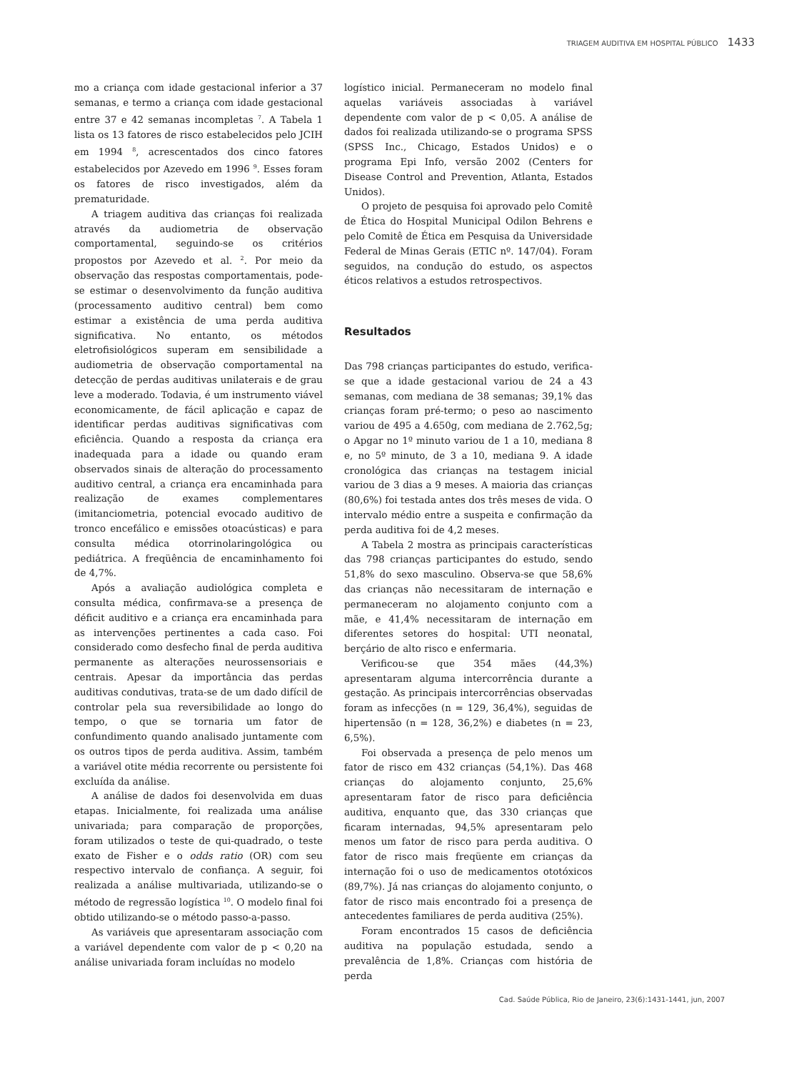TRIAGEM AUDITIVA EM HOSPITAL PÚBLICO 1433
mo a criança com idade gestacional inferior a 37 semanas, e termo a criança com idade gestacional entre 37 e 42 semanas incompletas <sup>7</sup>. A Tabela 1 lista os 13 fatores de risco estabelecidos pelo JCIH em 1994 <sup>8</sup>, acrescentados dos cinco fatores estabelecidos por Azevedo em 1996 <sup>9</sup>. Esses foram os fatores de risco investigados, além da prematuridade.
A triagem auditiva das crianças foi realizada através da audiometria de observação comportamental, seguindo-se os critérios propostos por Azevedo et al. <sup>2</sup>. Por meio da observação das respostas comportamentais, pode-se estimar o desenvolvimento da função auditiva (processamento auditivo central) bem como estimar a existência de uma perda auditiva significativa. No entanto, os métodos eletrofisiológicos superam em sensibilidade a audiometria de observação comportamental na detecção de perdas auditivas unilaterais e de grau leve a moderado. Todavia, é um instrumento viável economicamente, de fácil aplicação e capaz de identificar perdas auditivas significativas com eficiência. Quando a resposta da criança era inadequada para a idade ou quando eram observados sinais de alteração do processamento auditivo central, a criança era encaminhada para realização de exames complementares (imitanciometria, potencial evocado auditivo de tronco encefálico e emissões otoacústicas) e para consulta médica otorrinolaringológica ou pediátrica. A freqüência de encaminhamento foi de 4,7%.
Após a avaliação audiológica completa e consulta médica, confirmava-se a presença de déficit auditivo e a criança era encaminhada para as intervenções pertinentes a cada caso. Foi considerado como desfecho final de perda auditiva permanente as alterações neurossensoriais e centrais. Apesar da importância das perdas auditivas condutivas, trata-se de um dado difícil de controlar pela sua reversibilidade ao longo do tempo, o que se tornaria um fator de confundimento quando analisado juntamente com os outros tipos de perda auditiva. Assim, também a variável otite média recorrente ou persistente foi excluída da análise.
A análise de dados foi desenvolvida em duas etapas. Inicialmente, foi realizada uma análise univariada; para comparação de proporções, foram utilizados o teste de qui-quadrado, o teste exato de Fisher e o odds ratio (OR) com seu respectivo intervalo de confiança. A seguir, foi realizada a análise multivariada, utilizando-se o método de regressão logística <sup>10</sup>. O modelo final foi obtido utilizando-se o método passo-a-passo.
As variáveis que apresentaram associação com a variável dependente com valor de p < 0,20 na análise univariada foram incluídas no modelo
logístico inicial. Permaneceram no modelo final aquelas variáveis associadas à variável dependente com valor de p < 0,05. A análise de dados foi realizada utilizando-se o programa SPSS (SPSS Inc., Chicago, Estados Unidos) e o programa Epi Info, versão 2002 (Centers for Disease Control and Prevention, Atlanta, Estados Unidos).
O projeto de pesquisa foi aprovado pelo Comitê de Ética do Hospital Municipal Odilon Behrens e pelo Comitê de Ética em Pesquisa da Universidade Federal de Minas Gerais (ETIC nº. 147/04). Foram seguidos, na condução do estudo, os aspectos éticos relativos a estudos retrospectivos.
Resultados
Das 798 crianças participantes do estudo, verifica-se que a idade gestacional variou de 24 a 43 semanas, com mediana de 38 semanas; 39,1% das crianças foram pré-termo; o peso ao nascimento variou de 495 a 4.650g, com mediana de 2.762,5g; o Apgar no 1º minuto variou de 1 a 10, mediana 8 e, no 5º minuto, de 3 a 10, mediana 9. A idade cronológica das crianças na testagem inicial variou de 3 dias a 9 meses. A maioria das crianças (80,6%) foi testada antes dos três meses de vida. O intervalo médio entre a suspeita e confirmação da perda auditiva foi de 4,2 meses.
A Tabela 2 mostra as principais características das 798 crianças participantes do estudo, sendo 51,8% do sexo masculino. Observa-se que 58,6% das crianças não necessitaram de internação e permaneceram no alojamento conjunto com a mãe, e 41,4% necessitaram de internação em diferentes setores do hospital: UTI neonatal, berçário de alto risco e enfermaria.
Verificou-se que 354 mães (44,3%) apresentaram alguma intercorrência durante a gestação. As principais intercorrências observadas foram as infecções (n = 129, 36,4%), seguidas de hipertensão (n = 128, 36,2%) e diabetes (n = 23, 6,5%).
Foi observada a presença de pelo menos um fator de risco em 432 crianças (54,1%). Das 468 crianças do alojamento conjunto, 25,6% apresentaram fator de risco para deficiência auditiva, enquanto que, das 330 crianças que ficaram internadas, 94,5% apresentaram pelo menos um fator de risco para perda auditiva. O fator de risco mais freqüente em crianças da internação foi o uso de medicamentos ototóxicos (89,7%). Já nas crianças do alojamento conjunto, o fator de risco mais encontrado foi a presença de antecedentes familiares de perda auditiva (25%).
Foram encontrados 15 casos de deficiência auditiva na população estudada, sendo a prevalência de 1,8%. Crianças com história de perda
Cad. Saúde Pública, Rio de Janeiro, 23(6):1431-1441, jun, 2007